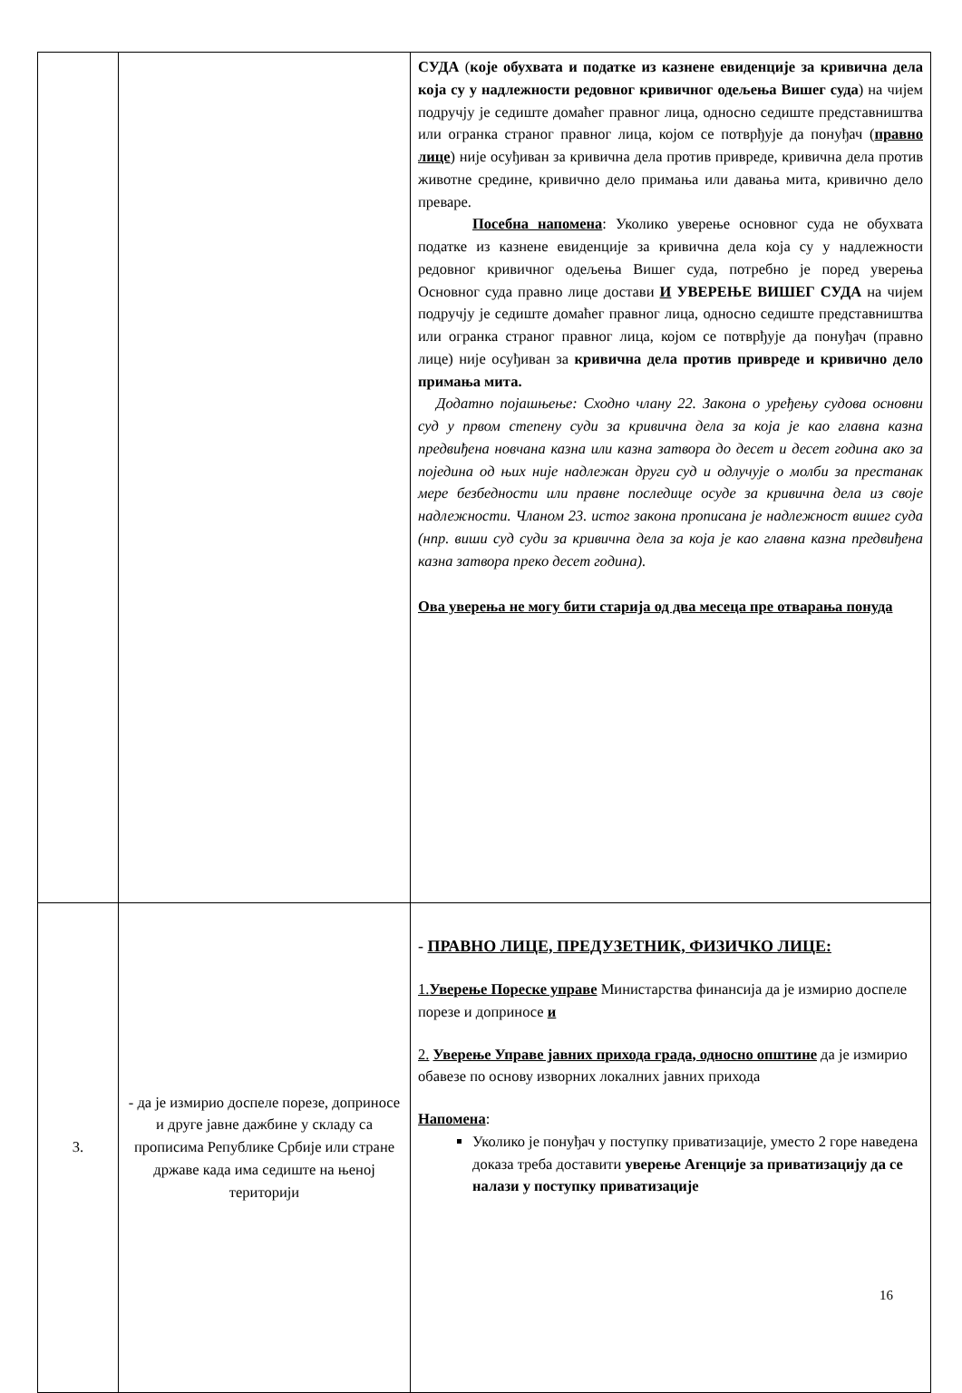| | | СУДА ( које обухвата и податке из казнене евиденције за кривична дела која су у надлежности редовног кривичног одељења Вишег суда ) на чијем подручју је седиште домаћег правног лица, односно седиште представништва или огранка страног правног лица, којом се потврђује да понуђач ( правно лице ) није осуђиван за кривична дела против привреде, кривична дела против животне средине, кривично дело примања или давања мита, кривично дело преваре. Посебна напомена : Уколико уверење основног суда не обухвата податке из казнене евиденције за кривична дела која су у надлежности редовног кривичног одељења Вишег суда, потребно је поред уверења Основног суда правно лице достави И УВЕРЕЊЕ ВИШЕГ СУДА на чијем подручју је седиште домаћег правног лица, односно седиште представништва или огранка страног правног лица, којом се потврђује да понуђач (правно лице) није осуђиван за кривична дела против привреде и кривично дело примања мита. Додатно појашњење: Сходно члану 22. Закона о уређењу судова основни суд у првом степену суди за кривична дела за која је као главна казна предвиђена новчана казна или казна затвора до десет и десет година ако за поједина од њих није надлежан други суд и одлучује о молби за престанак мере безбедности или правне последице осуде за кривична дела из своје надлежности. Чланом 23. истог закона прописана је надлежност вишег суда (нпр. виши суд суди за кривична дела за која је као главна казна предвиђена казна затвора преко десет година). Ова уверења не могу бити старија од два месеца пре отварања понуда |
| 3. | - да је измирио доспеле порезе, доприносе и друге јавне дажбине у складу са прописима Републике Србије или стране државе када има седиште на њеној територији | - ПРАВНО ЛИЦЕ, ПРЕДУЗЕТНИК, ФИЗИЧКО ЛИЦЕ: 1. Уверење Пореске управе Министарства финансија да је измирио доспеле порезе и доприносе и 2. Уверење Управе јавних прихода града, односно општине да је измирио обавезе по основу изворних локалних јавних прихода Напомена : Уколико је понуђач у поступку приватизације, уместо 2 горе наведена доказа треба доставити уверење Агенције за приватизацију да се налази у поступку приватизације |
16